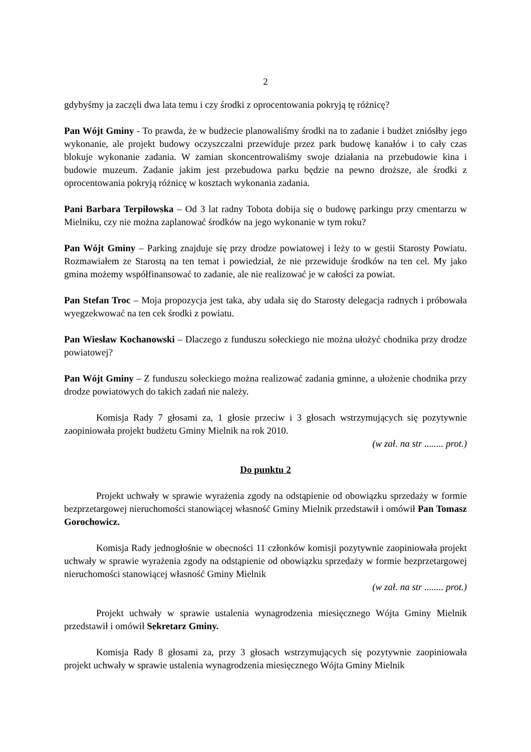2
gdybyśmy ja zaczęli dwa lata temu i czy środki z oprocentowania pokryją tę różnicę?
Pan Wójt Gminy - To prawda, że w budżecie planowaliśmy środki na to zadanie i budżet zniósłby jego wykonanie, ale projekt budowy oczyszczalni przewiduje przez park budowę kanałów i to cały czas blokuje wykonanie zadania. W zamian skoncentrowaliśmy swoje działania na przebudowie kina i budowie muzeum. Zadanie jakim jest przebudowa parku będzie na pewno droższe, ale środki z oprocentowania pokryją różnicę w kosztach wykonania zadania.
Pani Barbara Terpiłowska – Od 3 lat radny Tobota dobija się o budowę parkingu przy cmentarzu w Mielniku, czy nie można zaplanować środków na jego wykonanie w tym roku?
Pan Wójt Gminy – Parking znajduje się przy drodze powiatowej i leży to w gestii Starosty Powiatu. Rozmawiałem ze Starostą na ten temat i powiedział, że nie przewiduje środków na ten cel. My jako gmina możemy współfinansować to zadanie, ale nie realizować je w całości za powiat.
Pan Stefan Troc – Moja propozycja jest taka, aby udała się do Starosty delegacja radnych i próbowała wyegzekwować na ten cek środki z powiatu.
Pan Wiesław Kochanowski – Dlaczego z funduszu sołeckiego nie można ułożyć chodnika przy drodze powiatowej?
Pan Wójt Gminy – Z funduszu sołeckiego można realizować zadania gminne, a ułożenie chodnika przy drodze powiatowych do takich zadań nie należy.
Komisja Rady 7 głosami za, 1 głosie przeciw i 3 głosach wstrzymujących się pozytywnie zaopiniowała projekt budżetu Gminy Mielnik na rok 2010.
(w zał. na str ........ prot.)
Do punktu 2
Projekt uchwały w sprawie wyrażenia zgody na odstąpienie od obowiązku sprzedaży w formie bezprzetargowej nieruchomości stanowiącej własność Gminy Mielnik przedstawił i omówił Pan Tomasz Gorochowicz.
Komisja Rady jednogłośnie w obecności 11 członków komisji pozytywnie zaopiniowała projekt uchwały w sprawie wyrażenia zgody na odstąpienie od obowiązku sprzedaży w formie bezprzetargowej nieruchomości stanowiącej własność Gminy Mielnik
(w zał. na str ........ prot.)
Projekt uchwały w sprawie ustalenia wynagrodzenia miesięcznego Wójta Gminy Mielnik przedstawił i omówił Sekretarz Gminy.
Komisja Rady 8 głosami za, przy 3 głosach wstrzymujących się pozytywnie zaopiniowała projekt uchwały w sprawie ustalenia wynagrodzenia miesięcznego Wójta Gminy Mielnik